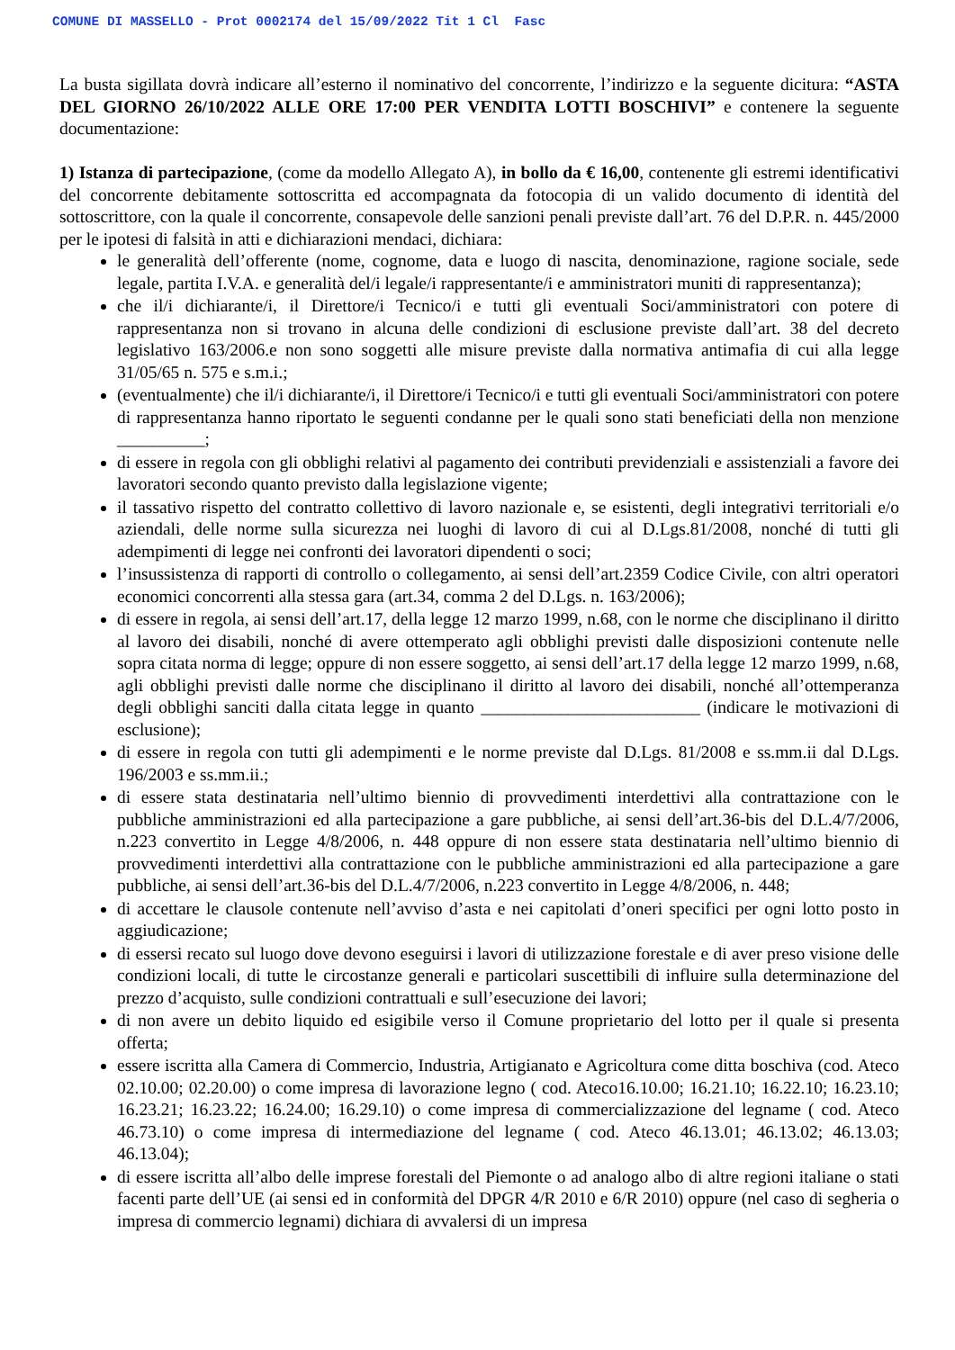COMUNE DI MASSELLO - Prot 0002174 del 15/09/2022 Tit 1 Cl Fasc
La busta sigillata dovrà indicare all’esterno il nominativo del concorrente, l’indirizzo e la seguente dicitura: “ASTA DEL GIORNO 26/10/2022 ALLE ORE 17:00 PER VENDITA LOTTI BOSCHIVI” e contenere la seguente documentazione:
1) Istanza di partecipazione, (come da modello Allegato A), in bollo da € 16,00, contenente gli estremi identificativi del concorrente debitamente sottoscritta ed accompagnata da fotocopia di un valido documento di identità del sottoscrittore, con la quale il concorrente, consapevole delle sanzioni penali previste dall’art. 76 del D.P.R. n. 445/2000 per le ipotesi di falsità in atti e dichiarazioni mendaci, dichiara:
le generalità dell’offerente (nome, cognome, data e luogo di nascita, denominazione, ragione sociale, sede legale, partita I.V.A. e generalità del/i legale/i rappresentante/i e amministratori muniti di rappresentanza);
che il/i dichiarante/i, il Direttore/i Tecnico/i e tutti gli eventuali Soci/amministratori con potere di rappresentanza non si trovano in alcuna delle condizioni di esclusione previste dall’art. 38 del decreto legislativo 163/2006.e non sono soggetti alle misure previste dalla normativa antimafia di cui alla legge 31/05/65 n. 575 e s.m.i.;
(eventualmente) che il/i dichiarante/i, il Direttore/i Tecnico/i e tutti gli eventuali Soci/amministratori con potere di rappresentanza hanno riportato le seguenti condanne per le quali sono stati beneficiati della non menzione __________;
di essere in regola con gli obblighi relativi al pagamento dei contributi previdenziali e assistenziali a favore dei lavoratori secondo quanto previsto dalla legislazione vigente;
il tassativo rispetto del contratto collettivo di lavoro nazionale e, se esistenti, degli integrativi territoriali e/o aziendali, delle norme sulla sicurezza nei luoghi di lavoro di cui al D.Lgs.81/2008, nonché di tutti gli adempimenti di legge nei confronti dei lavoratori dipendenti o soci;
l’insussistenza di rapporti di controllo o collegamento, ai sensi dell’art.2359 Codice Civile, con altri operatori economici concorrenti alla stessa gara (art.34, comma 2 del D.Lgs. n. 163/2006);
di essere in regola, ai sensi dell’art.17, della legge 12 marzo 1999, n.68, con le norme che disciplinano il diritto al lavoro dei disabili, nonché di avere ottemperato agli obblighi previsti dalle disposizioni contenute nelle sopra citata norma di legge; oppure di non essere soggetto, ai sensi dell’art.17 della legge 12 marzo 1999, n.68, agli obblighi previsti dalle norme che disciplinano il diritto al lavoro dei disabili, nonché all’ottemperanza degli obblighi sanciti dalla citata legge in quanto _________________________ (indicare le motivazioni di esclusione);
di essere in regola con tutti gli adempimenti e le norme previste dal D.Lgs. 81/2008 e ss.mm.ii dal D.Lgs. 196/2003 e ss.mm.ii.;
di essere stata destinataria nell’ultimo biennio di provvedimenti interdettivi alla contrattazione con le pubbliche amministrazioni ed alla partecipazione a gare pubbliche, ai sensi dell’art.36-bis del D.L.4/7/2006, n.223 convertito in Legge 4/8/2006, n. 448 oppure di non essere stata destinataria nell’ultimo biennio di provvedimenti interdettivi alla contrattazione con le pubbliche amministrazioni ed alla partecipazione a gare pubbliche, ai sensi dell’art.36-bis del D.L.4/7/2006, n.223 convertito in Legge 4/8/2006, n. 448;
di accettare le clausole contenute nell’avviso d’asta e nei capitolati d’oneri specifici per ogni lotto posto in aggiudicazione;
di essersi recato sul luogo dove devono eseguirsi i lavori di utilizzazione forestale e di aver preso visione delle condizioni locali, di tutte le circostanze generali e particolari suscettibili di influire sulla determinazione del prezzo d’acquisto, sulle condizioni contrattuali e sull’esecuzione dei lavori;
di non avere un debito liquido ed esigibile verso il Comune proprietario del lotto per il quale si presenta offerta;
essere iscritta alla Camera di Commercio, Industria, Artigianato e Agricoltura come ditta boschiva (cod. Ateco 02.10.00; 02.20.00) o come impresa di lavorazione legno ( cod. Ateco16.10.00; 16.21.10; 16.22.10; 16.23.10; 16.23.21; 16.23.22; 16.24.00; 16.29.10) o come impresa di commercializzazione del legname ( cod. Ateco 46.73.10) o come impresa di intermediazione del legname ( cod. Ateco 46.13.01; 46.13.02; 46.13.03; 46.13.04);
di essere iscritta all’albo delle imprese forestali del Piemonte o ad analogo albo di altre regioni italiane o stati facenti parte dell’UE (ai sensi ed in conformità del DPGR 4/R 2010 e 6/R 2010) oppure (nel caso di segheria o impresa di commercio legnami) dichiara di avvalersi di un impresa